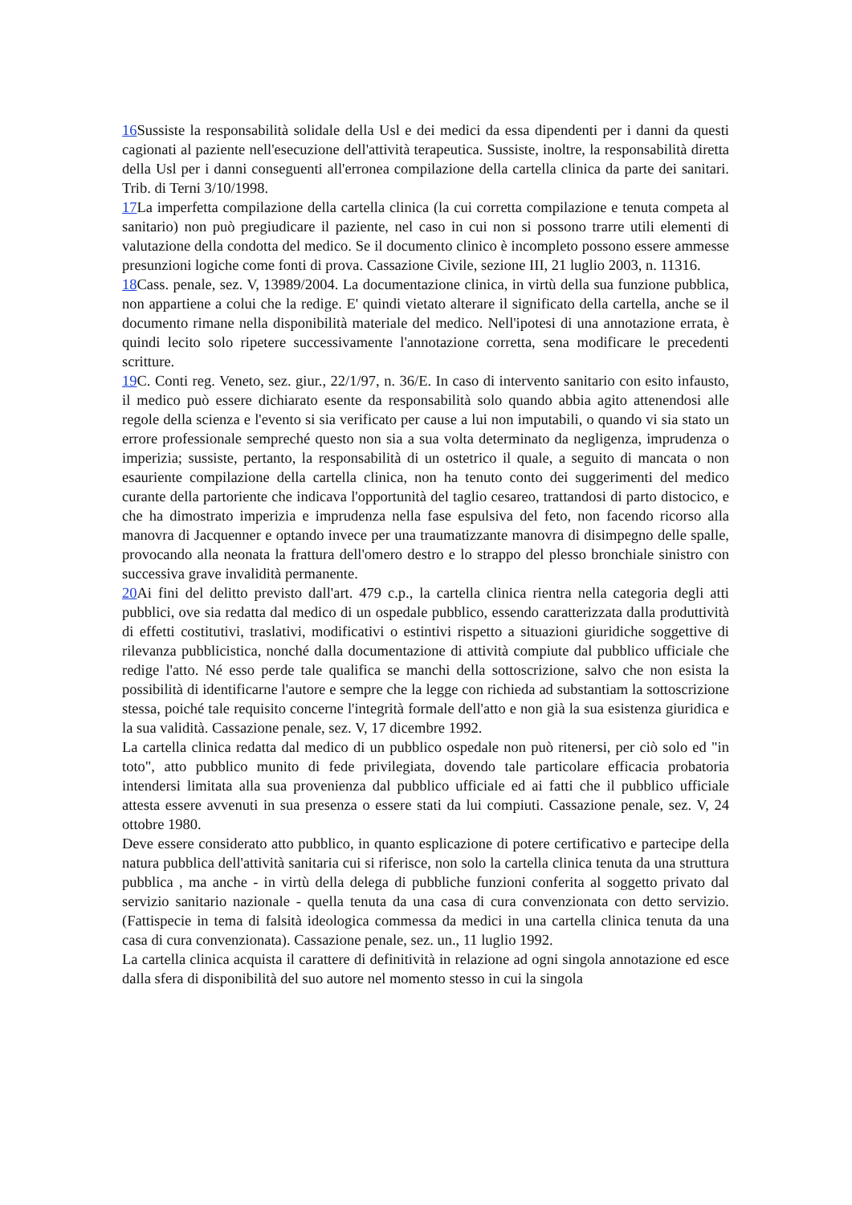16 Sussiste la responsabilità solidale della Usl e dei medici da essa dipendenti per i danni da questi cagionati al paziente nell'esecuzione dell'attività terapeutica. Sussiste, inoltre, la responsabilità diretta della Usl per i danni conseguenti all'erronea compilazione della cartella clinica da parte dei sanitari. Trib. di Terni 3/10/1998.
17 La imperfetta compilazione della cartella clinica (la cui corretta compilazione e tenuta competa al sanitario) non può pregiudicare il paziente, nel caso in cui non si possono trarre utili elementi di valutazione della condotta del medico. Se il documento clinico è incompleto possono essere ammesse presunzioni logiche come fonti di prova. Cassazione Civile, sezione III, 21 luglio 2003, n. 11316.
18 Cass. penale, sez. V, 13989/2004. La documentazione clinica, in virtù della sua funzione pubblica, non appartiene a colui che la redige. E' quindi vietato alterare il significato della cartella, anche se il documento rimane nella disponibilità materiale del medico. Nell'ipotesi di una annotazione errata, è quindi lecito solo ripetere successivamente l'annotazione corretta, sena modificare le precedenti scritture.
19 C. Conti reg. Veneto, sez. giur., 22/1/97, n. 36/E. In caso di intervento sanitario con esito infausto, il medico può essere dichiarato esente da responsabilità solo quando abbia agito attenendosi alle regole della scienza e l'evento si sia verificato per cause a lui non imputabili, o quando vi sia stato un errore professionale sempreché questo non sia a sua volta determinato da negligenza, imprudenza o imperizia; sussiste, pertanto, la responsabilità di un ostetrico il quale, a seguito di mancata o non esauriente compilazione della cartella clinica, non ha tenuto conto dei suggerimenti del medico curante della partoriente che indicava l'opportunità del taglio cesareo, trattandosi di parto distocico, e che ha dimostrato imperizia e imprudenza nella fase espulsiva del feto, non facendo ricorso alla manovra di Jacquenner e optando invece per una traumatizzante manovra di disimpegno delle spalle, provocando alla neonata la frattura dell'omero destro e lo strappo del plesso bronchiale sinistro con successiva grave invalidità permanente.
20 Ai fini del delitto previsto dall'art. 479 c.p., la cartella clinica rientra nella categoria degli atti pubblici, ove sia redatta dal medico di un ospedale pubblico, essendo caratterizzata dalla produttività di effetti costitutivi, traslativi, modificativi o estintivi rispetto a situazioni giuridiche soggettive di rilevanza pubblicistica, nonché dalla documentazione di attività compiute dal pubblico ufficiale che redige l'atto. Né esso perde tale qualifica se manchi della sottoscrizione, salvo che non esista la possibilità di identificarne l'autore e sempre che la legge con richieda ad substantiam la sottoscrizione stessa, poiché tale requisito concerne l'integrità formale dell'atto e non già la sua esistenza giuridica e la sua validità. Cassazione penale, sez. V, 17 dicembre 1992.
La cartella clinica redatta dal medico di un pubblico ospedale non può ritenersi, per ciò solo ed "in toto", atto pubblico munito di fede privilegiata, dovendo tale particolare efficacia probatoria intendersi limitata alla sua provenienza dal pubblico ufficiale ed ai fatti che il pubblico ufficiale attesta essere avvenuti in sua presenza o essere stati da lui compiuti. Cassazione penale, sez. V, 24 ottobre 1980.
Deve essere considerato atto pubblico, in quanto esplicazione di potere certificativo e partecipe della natura pubblica dell'attività sanitaria cui si riferisce, non solo la cartella clinica tenuta da una struttura pubblica , ma anche - in virtù della delega di pubbliche funzioni conferita al soggetto privato dal servizio sanitario nazionale - quella tenuta da una casa di cura convenzionata con detto servizio. (Fattispecie in tema di falsità ideologica commessa da medici in una cartella clinica tenuta da una casa di cura convenzionata). Cassazione penale, sez. un., 11 luglio 1992.
La cartella clinica acquista il carattere di definitività in relazione ad ogni singola annotazione ed esce dalla sfera di disponibilità del suo autore nel momento stesso in cui la singola